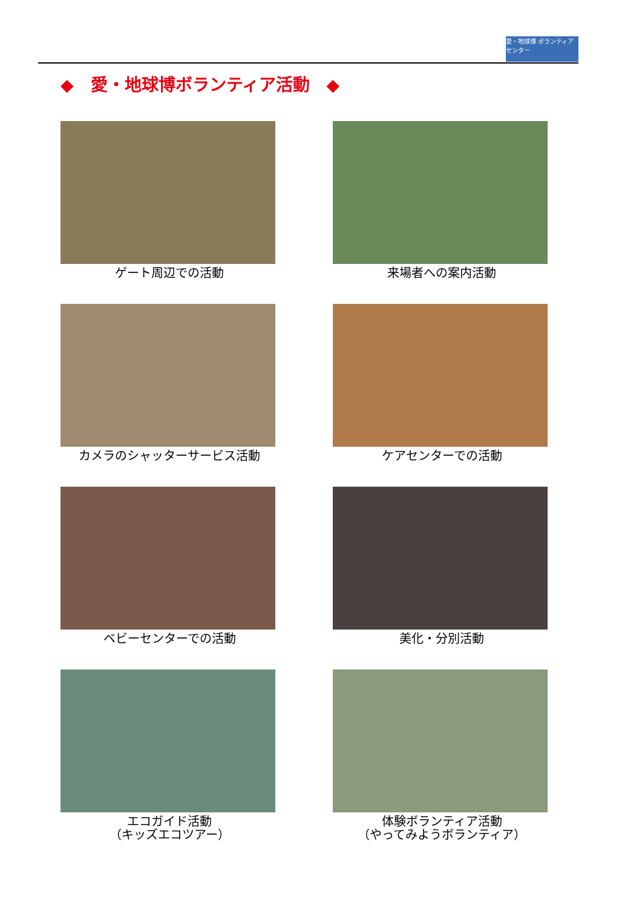愛・地球博 ボランティアセンター
◆　愛・地球博ボランティア活動　◆
ゲート周辺での活動
来場者への案内活動
カメラのシャッターサービス活動
ケアセンターでの活動
ベビーセンターでの活動
美化・分別活動
エコガイド活動
（キッズエコツアー）
体験ボランティア活動
（やってみようボランティア）